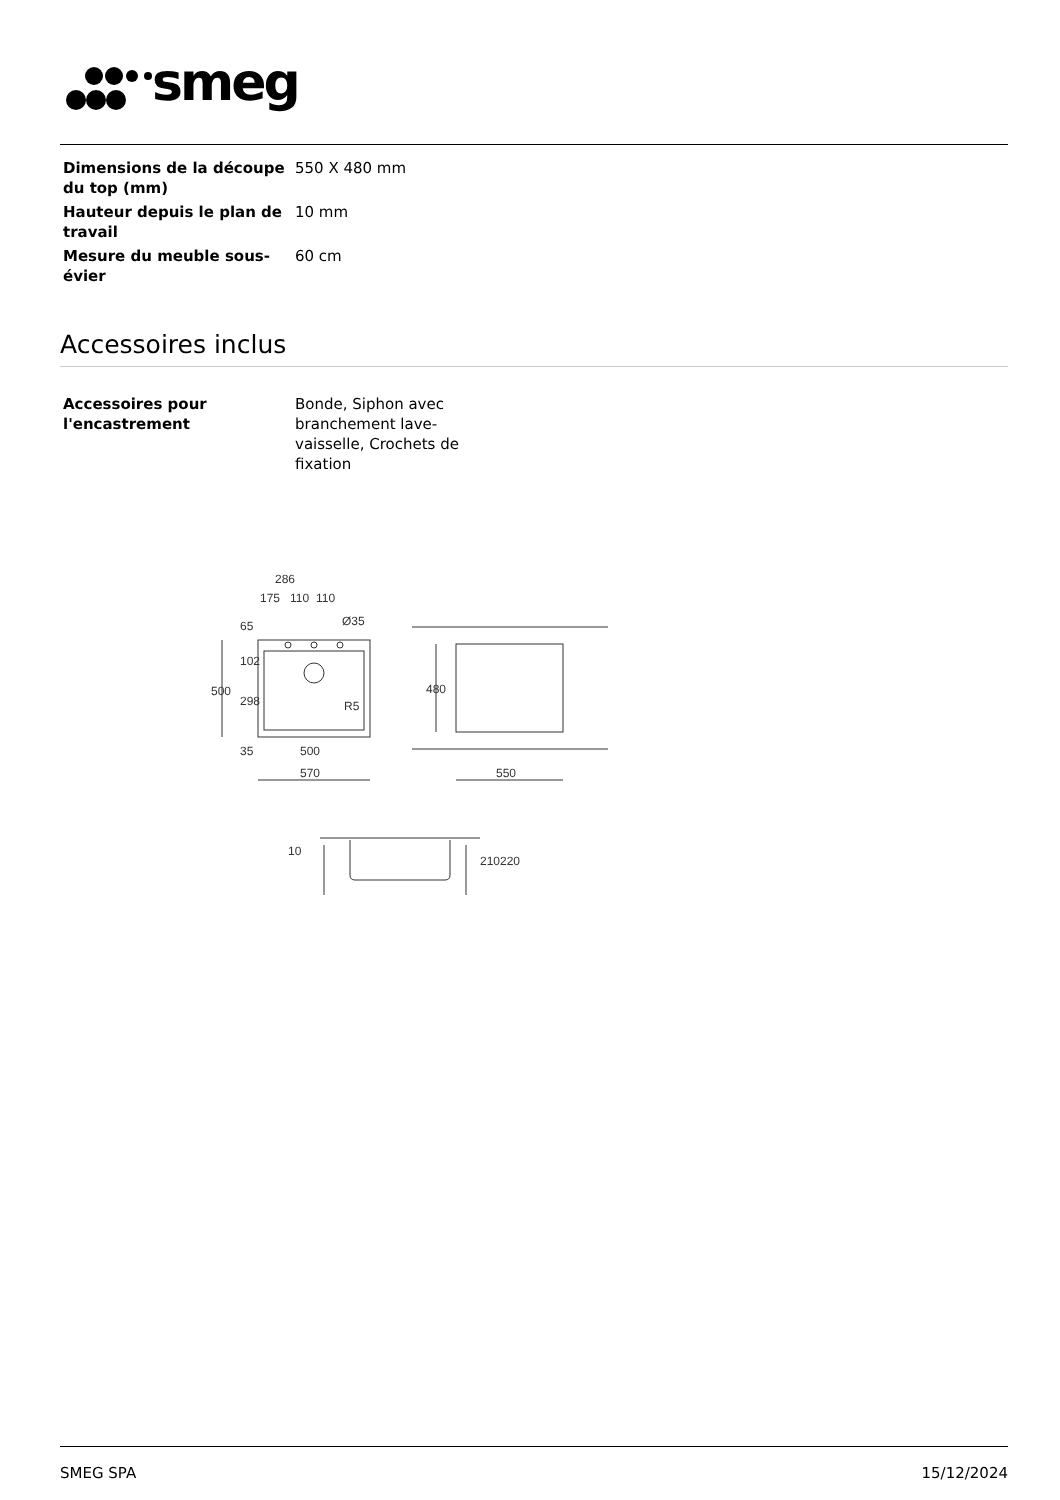smeg
| Dimensions de la découpe du top (mm) | 550 X 480 mm |
| Hauteur depuis le plan de travail | 10 mm |
| Mesure du meuble sous-évier | 60 cm |
Accessoires inclus
| Accessoires pour l'encastrement | Bonde, Siphon avec branchement lave-vaisselle, Crochets de fixation |
286
175
110
110
Ø35
500
500
570
480
550
R5
65
102
298
35
10
210
220
SMEG SPA 15/12/2024